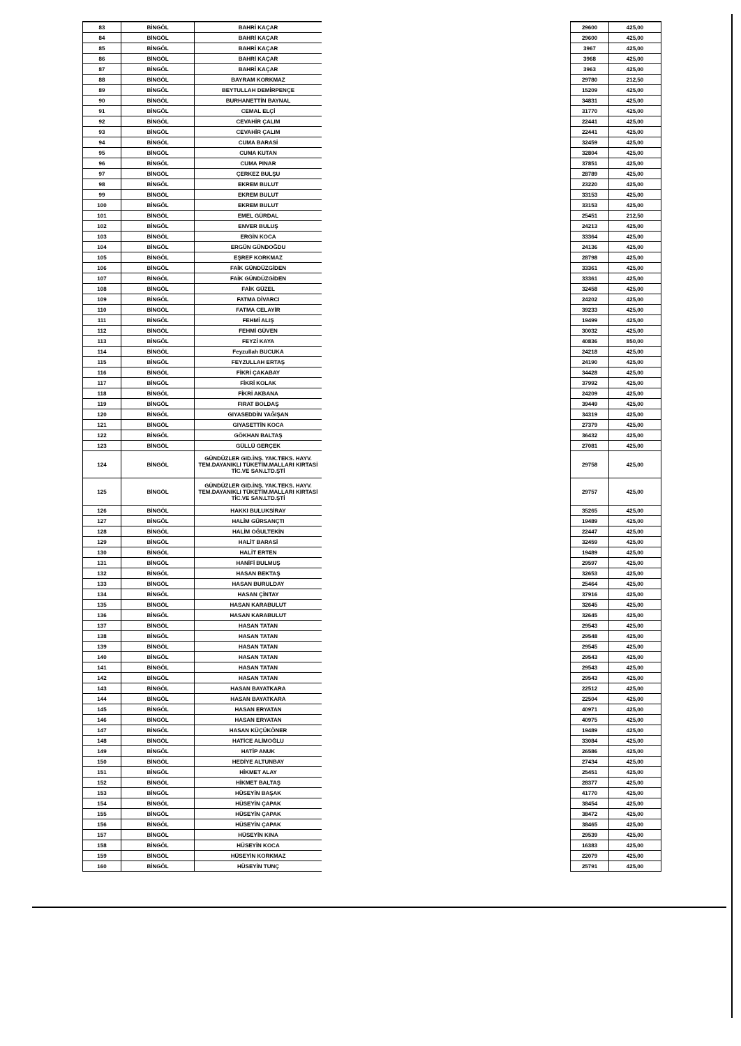| 83 | BİNGÖL | BAHRİ KAÇAR | | 29600 | 425,00 |
| 84 | BİNGÖL | BAHRİ KAÇAR | | 29600 | 425,00 |
| 85 | BİNGÖL | BAHRİ KAÇAR | | 3967 | 425,00 |
| 86 | BİNGÖL | BAHRİ KAÇAR | | 3968 | 425,00 |
| 87 | BİNGÖL | BAHRİ KAÇAR | | 3963 | 425,00 |
| 88 | BİNGÖL | BAYRAM KORKMAZ | | 29780 | 212,50 |
| 89 | BİNGÖL | BEYTULLAH DEMİRPENÇE | | 15209 | 425,00 |
| 90 | BİNGÖL | BURHANETTİN BAYNAL | | 34831 | 425,00 |
| 91 | BİNGÖL | CEMAL ELÇİ | | 31770 | 425,00 |
| 92 | BİNGÖL | CEVAHİR ÇALIM | | 22441 | 425,00 |
| 93 | BİNGÖL | CEVAHİR ÇALIM | | 22441 | 425,00 |
| 94 | BİNGÖL | CUMA BARASİ | | 32459 | 425,00 |
| 95 | BİNGÖL | CUMA KUTAN | | 32804 | 425,00 |
| 96 | BİNGÖL | CUMA PINAR | | 37851 | 425,00 |
| 97 | BİNGÖL | ÇERKEZ BULŞU | | 28789 | 425,00 |
| 98 | BİNGÖL | EKREM BULUT | | 23220 | 425,00 |
| 99 | BİNGÖL | EKREM BULUT | | 33153 | 425,00 |
| 100 | BİNGÖL | EKREM BULUT | | 33153 | 425,00 |
| 101 | BİNGÖL | EMEL GÜRDAL | | 25451 | 212,50 |
| 102 | BİNGÖL | ENVER BULUŞ | | 24213 | 425,00 |
| 103 | BİNGÖL | ERGİN KOCA | | 33364 | 425,00 |
| 104 | BİNGÖL | ERGÜN GÜNDOĞDU | | 24136 | 425,00 |
| 105 | BİNGÖL | EŞREF KORKMAZ | | 28798 | 425,00 |
| 106 | BİNGÖL | FAİK GÜNDÜZGİDEN | | 33361 | 425,00 |
| 107 | BİNGÖL | FAİK GÜNDÜZGİDEN | | 33361 | 425,00 |
| 108 | BİNGÖL | FAİK GÜZEL | | 32458 | 425,00 |
| 109 | BİNGÖL | FATMA DİVARCI | | 24202 | 425,00 |
| 110 | BİNGÖL | FATMA CELAYİR | | 39233 | 425,00 |
| 111 | BİNGÖL | FEHMİ ALIŞ | | 19499 | 425,00 |
| 112 | BİNGÖL | FEHMİ GÜVEN | | 30032 | 425,00 |
| 113 | BİNGÖL | FEYZİ KAYA | | 40836 | 850,00 |
| 114 | BİNGÖL | Feyzullah BUCUKA | | 24218 | 425,00 |
| 115 | BİNGÖL | FEYZULLAH ERTAŞ | | 24190 | 425,00 |
| 116 | BİNGÖL | FİKRİ ÇAKABAY | | 34428 | 425,00 |
| 117 | BİNGÖL | FİKRİ KOLAK | | 37992 | 425,00 |
| 118 | BİNGÖL | FİKRİ AKBANA | | 24209 | 425,00 |
| 119 | BİNGÖL | FIRAT BOLDAŞ | | 39449 | 425,00 |
| 120 | BİNGÖL | GIYASEDDİN YAĞIŞAN | | 34319 | 425,00 |
| 121 | BİNGÖL | GIYASETTİN KOCA | | 27379 | 425,00 |
| 122 | BİNGÖL | GÖKHAN BALTAŞ | | 36432 | 425,00 |
| 123 | BİNGÖL | GÜLLÜ GERÇEK | | 27081 | 425,00 |
| 124 | BİNGÖL | GÜNDÜZLER GID.İNŞ. YAK.TEKS. HAYV. TEM.DAYANIKLI TÜKETİM.MALLARI KIRTASİ TİC.VE SAN.LTD.ŞTİ | | 29758 | 425,00 |
| 125 | BİNGÖL | GÜNDÜZLER GID.İNŞ. YAK.TEKS. HAYV. TEM.DAYANIKLI TÜKETİM.MALLARI KIRTASİ TİC.VE SAN.LTD.ŞTİ | | 29757 | 425,00 |
| 126 | BİNGÖL | HAKKI BULUKSİRAY | | 35265 | 425,00 |
| 127 | BİNGÖL | HALİM GÜRSANÇTI | | 19489 | 425,00 |
| 128 | BİNGÖL | HALİM OĞULTEKİN | | 22447 | 425,00 |
| 129 | BİNGÖL | HALİT BARASİ | | 32459 | 425,00 |
| 130 | BİNGÖL | HALİT ERTEN | | 19489 | 425,00 |
| 131 | BİNGÖL | HANİFİ BULMUŞ | | 29597 | 425,00 |
| 132 | BİNGÖL | HASAN BEKTAŞ | | 32653 | 425,00 |
| 133 | BİNGÖL | HASAN BURULDAY | | 25464 | 425,00 |
| 134 | BİNGÖL | HASAN ÇİNTAY | | 37916 | 425,00 |
| 135 | BİNGÖL | HASAN KARABULUT | | 32645 | 425,00 |
| 136 | BİNGÖL | HASAN KARABULUT | | 32645 | 425,00 |
| 137 | BİNGÖL | HASAN TATAN | | 29543 | 425,00 |
| 138 | BİNGÖL | HASAN TATAN | | 29548 | 425,00 |
| 139 | BİNGÖL | HASAN TATAN | | 29545 | 425,00 |
| 140 | BİNGÖL | HASAN TATAN | | 29543 | 425,00 |
| 141 | BİNGÖL | HASAN TATAN | | 29543 | 425,00 |
| 142 | BİNGÖL | HASAN TATAN | | 29543 | 425,00 |
| 143 | BİNGÖL | HASAN BAYATKARA | | 22512 | 425,00 |
| 144 | BİNGÖL | HASAN BAYATKARA | | 22504 | 425,00 |
| 145 | BİNGÖL | HASAN ERYATAN | | 40971 | 425,00 |
| 146 | BİNGÖL | HASAN ERYATAN | | 40975 | 425,00 |
| 147 | BİNGÖL | HASAN KÜÇÜKÖNER | | 19489 | 425,00 |
| 148 | BİNGÖL | HATİCE ALİMOĞLU | | 33084 | 425,00 |
| 149 | BİNGÖL | HATİP ANUK | | 26586 | 425,00 |
| 150 | BİNGÖL | HEDİYE ALTUNBAY | | 27434 | 425,00 |
| 151 | BİNGÖL | HİKMET ALAY | | 25451 | 425,00 |
| 152 | BİNGÖL | HİKMET BALTAŞ | | 28377 | 425,00 |
| 153 | BİNGÖL | HÜSEYİN BAŞAK | | 41770 | 425,00 |
| 154 | BİNGÖL | HÜSEYİN ÇAPAK | | 38454 | 425,00 |
| 155 | BİNGÖL | HÜSEYİN ÇAPAK | | 38472 | 425,00 |
| 156 | BİNGÖL | HÜSEYİN ÇAPAK | | 38465 | 425,00 |
| 157 | BİNGÖL | HÜSEYİN KINA | | 29539 | 425,00 |
| 158 | BİNGÖL | HÜSEYİN KOCA | | 16383 | 425,00 |
| 159 | BİNGÖL | HÜSEYİN KORKMAZ | | 22079 | 425,00 |
| 160 | BİNGÖL | HÜSEYİN TUNÇ | | 25791 | 425,00 |